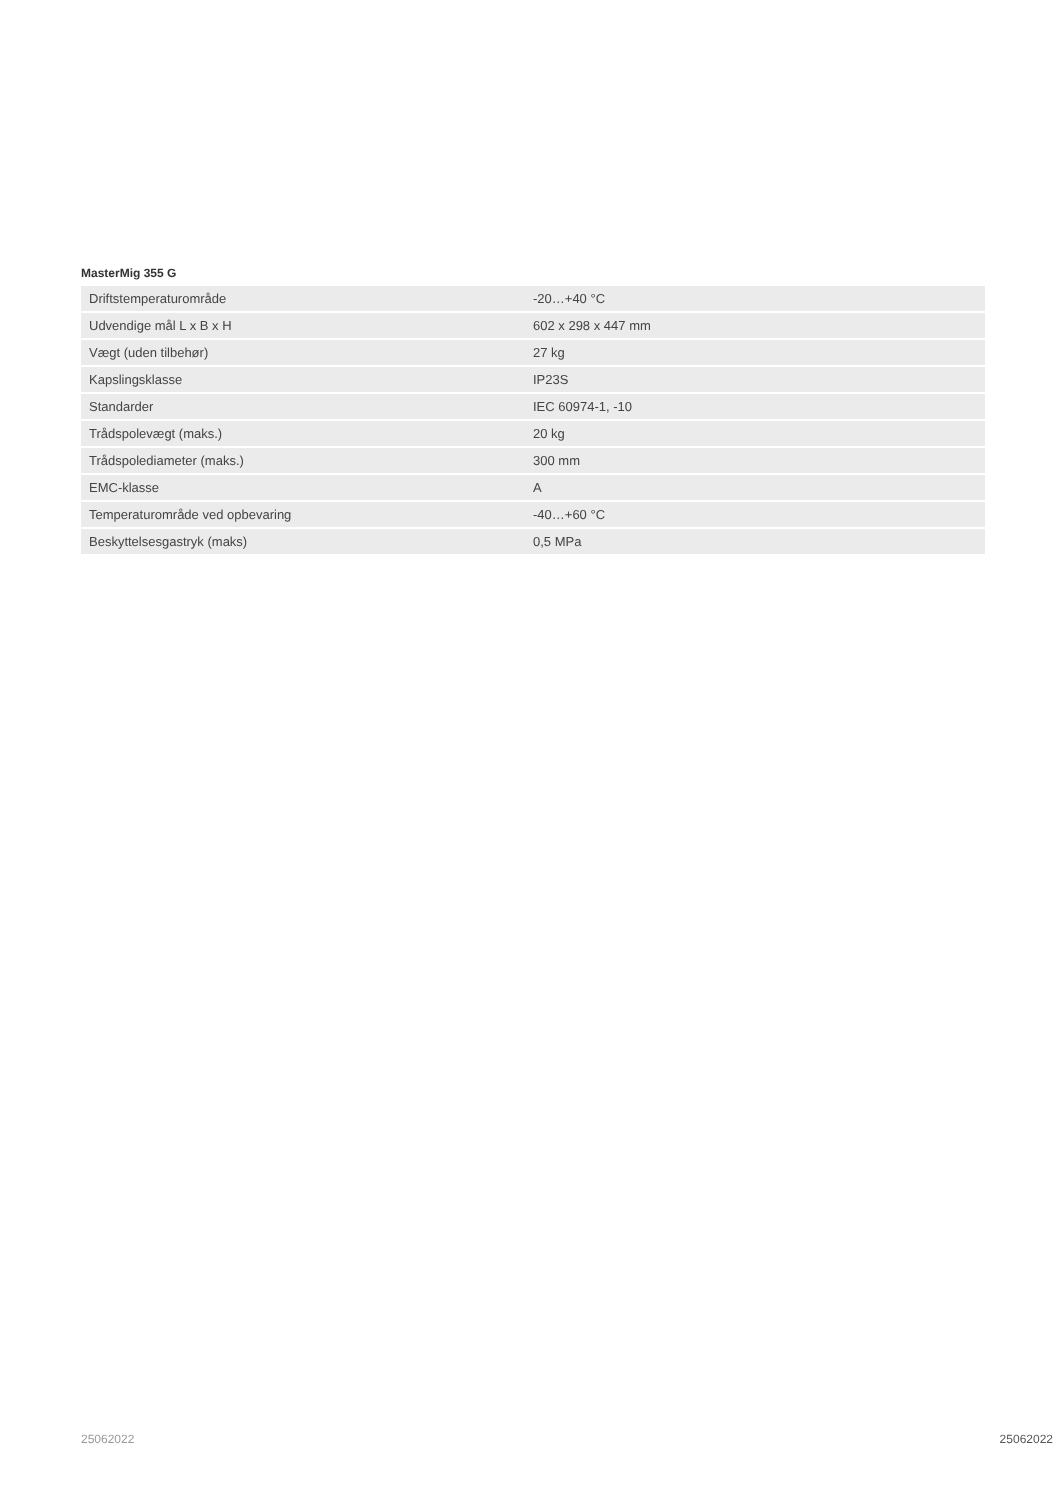MasterMig 355 G
| Driftstemperaturområde | -20…+40 °C |
| Udvendige mål L x B x H | 602 x 298 x 447 mm |
| Vægt (uden tilbehør) | 27 kg |
| Kapslingsklasse | IP23S |
| Standarder | IEC 60974-1, -10 |
| Trådspolevægt (maks.) | 20 kg |
| Trådspolediameter (maks.) | 300 mm |
| EMC-klasse | A |
| Temperaturområde ved opbevaring | -40…+60 °C |
| Beskyttelsesgastryk (maks) | 0,5 MPa |
25062022 25062022